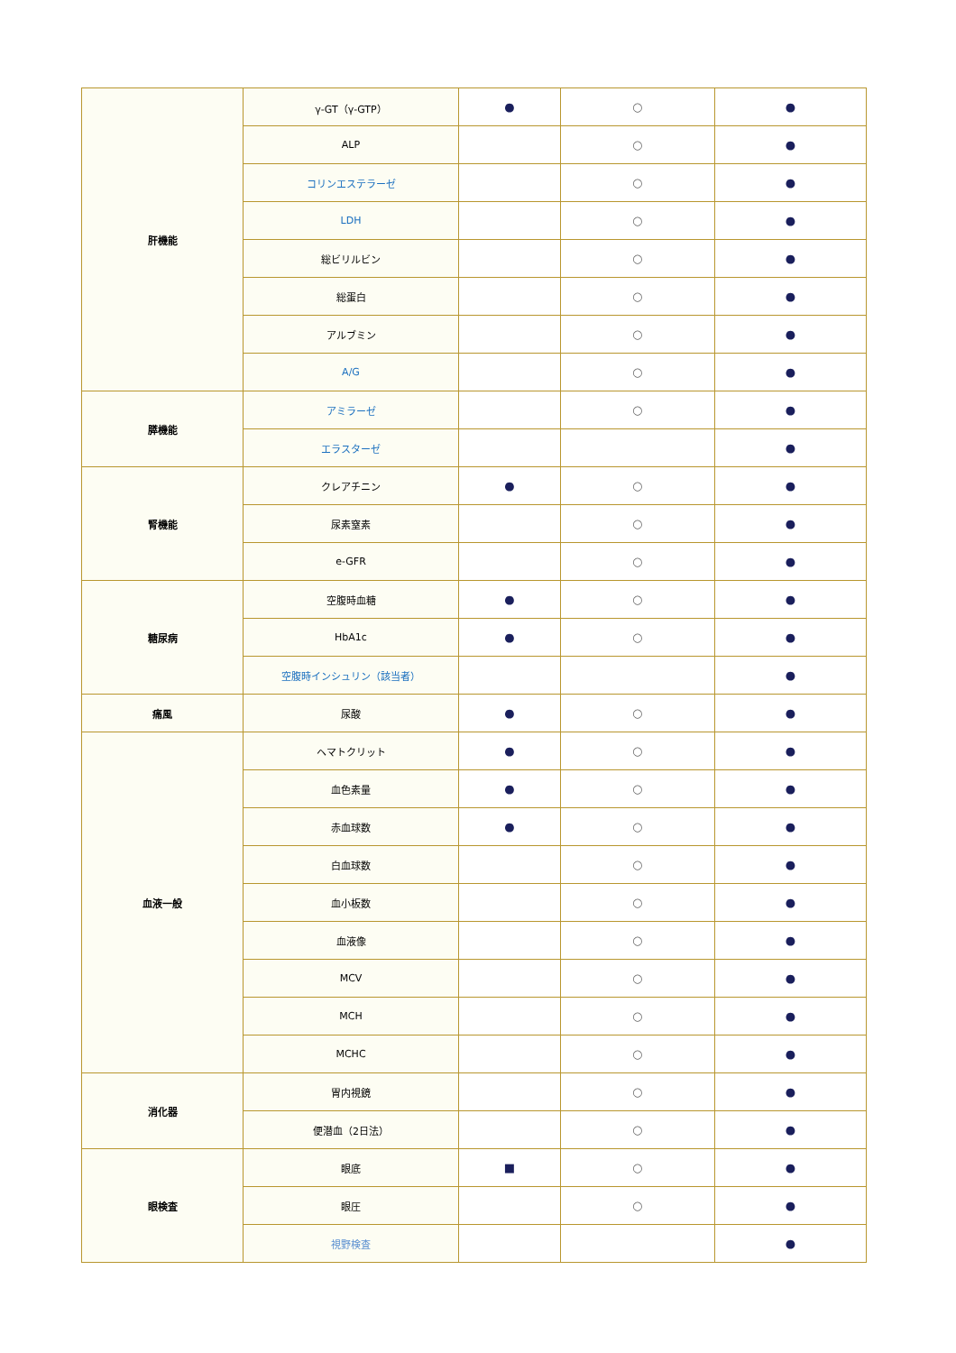| 肝機能 | γ-GT（γ-GTP） | ● | ○ | ● |
| | ALP | | ○ | ● |
| | コリンエステラーゼ | | ○ | ● |
| | LDH | | ○ | ● |
| | 総ビリルビン | | ○ | ● |
| | 総蛋白 | | ○ | ● |
| | アルブミン | | ○ | ● |
| | A/G | | ○ | ● |
| 膵機能 | アミラーゼ | | ○ | ● |
| | エラスターゼ | | | ● |
| 腎機能 | クレアチニン | ● | ○ | ● |
| | 尿素窒素 | | ○ | ● |
| | e-GFR | | ○ | ● |
| 糖尿病 | 空腹時血糖 | ● | ○ | ● |
| | HbA1c | ● | ○ | ● |
| | 空腹時インシュリン（該当者） | | | ● |
| 痛風 | 尿酸 | ● | ○ | ● |
| 血液一般 | ヘマトクリット | ● | ○ | ● |
| | 血色素量 | ● | ○ | ● |
| | 赤血球数 | ● | ○ | ● |
| | 白血球数 | | ○ | ● |
| | 血小板数 | | ○ | ● |
| | 血液像 | | ○ | ● |
| | MCV | | ○ | ● |
| | MCH | | ○ | ● |
| | MCHC | | ○ | ● |
| 消化器 | 胃内視鏡 | | ○ | ● |
| | 便潜血（2日法） | | ○ | ● |
| 眼検査 | 眼底 | ■ | ○ | ● |
| | 眼圧 | | ○ | ● |
| | 視野検査 | | | ● |